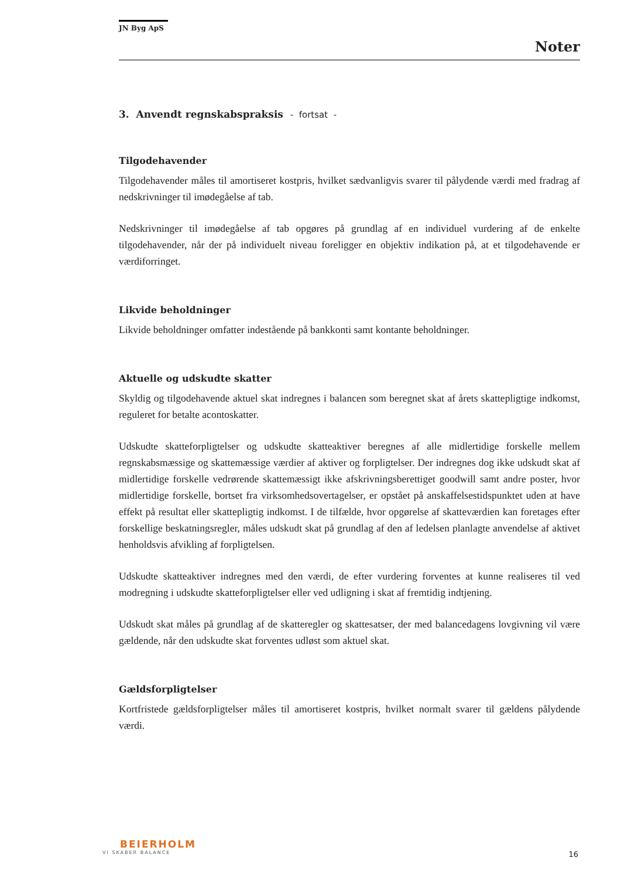JN Byg ApS
Noter
3. Anvendt regnskabspraksis - fortsat -
Tilgodehavender
Tilgodehavender måles til amortiseret kostpris, hvilket sædvanligvis svarer til pålydende værdi med fradrag af nedskrivninger til imødegåelse af tab.
Nedskrivninger til imødegåelse af tab opgøres på grundlag af en individuel vurdering af de enkelte tilgodehavender, når der på individuelt niveau foreligger en objektiv indikation på, at et tilgodehavende er værdiforringet.
Likvide beholdninger
Likvide beholdninger omfatter indestående på bankkonti samt kontante beholdninger.
Aktuelle og udskudte skatter
Skyldig og tilgodehavende aktuel skat indregnes i balancen som beregnet skat af årets skattepligtige indkomst, reguleret for betalte acontoskatter.
Udskudte skatteforpligtelser og udskudte skatteaktiver beregnes af alle midlertidige forskelle mellem regnskabsmæssige og skattemæssige værdier af aktiver og forpligtelser. Der indregnes dog ikke udskudt skat af midlertidige forskelle vedrørende skattemæssigt ikke afskrivningsberettiget goodwill samt andre poster, hvor midlertidige forskelle, bortset fra virksomhedsovertagelser, er opstået på anskaffelsestidspunktet uden at have effekt på resultat eller skattepligtig indkomst. I de tilfælde, hvor opgørelse af skatteværdien kan foretages efter forskellige beskatningsregler, måles udskudt skat på grundlag af den af ledelsen planlagte anvendelse af aktivet henholdsvis afvikling af forpligtelsen.
Udskudte skatteaktiver indregnes med den værdi, de efter vurdering forventes at kunne realiseres til ved modregning i udskudte skatteforpligtelser eller ved udligning i skat af fremtidig indtjening.
Udskudt skat måles på grundlag af de skatteregler og skattesatser, der med balancedagens lovgivning vil være gældende, når den udskudte skat forventes udløst som aktuel skat.
Gældsforpligtelser
Kortfristede gældsforpligtelser måles til amortiseret kostpris, hvilket normalt svarer til gældens pålydende værdi.
BEIERHOLM
VI SKABER BALANCE
16